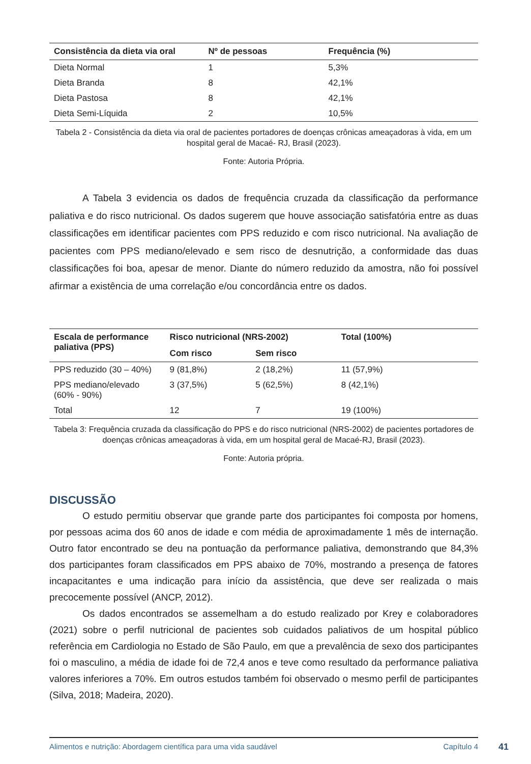| Consistência da dieta via oral | Nº de pessoas | Frequência (%) |
| --- | --- | --- |
| Dieta Normal | 1 | 5,3% |
| Dieta Branda | 8 | 42,1% |
| Dieta Pastosa | 8 | 42,1% |
| Dieta Semi-Líquida | 2 | 10,5% |
Tabela 2 - Consistência da dieta via oral de pacientes portadores de doenças crônicas ameaçadoras à vida, em um hospital geral de Macaé- RJ, Brasil (2023).
Fonte: Autoria Própria.
A Tabela 3 evidencia os dados de frequência cruzada da classificação da performance paliativa e do risco nutricional. Os dados sugerem que houve associação satisfatória entre as duas classificações em identificar pacientes com PPS reduzido e com risco nutricional. Na avaliação de pacientes com PPS mediano/elevado e sem risco de desnutrição, a conformidade das duas classificações foi boa, apesar de menor. Diante do número reduzido da amostra, não foi possível afirmar a existência de uma correlação e/ou concordância entre os dados.
| Escala de performance paliativa (PPS) | Risco nutricional (NRS-2002) | | Total (100%) |
| --- | --- | --- | --- |
| | Com risco | Sem risco | |
| PPS reduzido (30 – 40%) | 9 (81,8%) | 2 (18,2%) | 11 (57,9%) |
| PPS mediano/elevado (60% - 90%) | 3 (37,5%) | 5 (62,5%) | 8 (42,1%) |
| Total | 12 | 7 | 19 (100%) |
Tabela 3: Frequência cruzada da classificação do PPS e do risco nutricional (NRS-2002) de pacientes portadores de doenças crônicas ameaçadoras à vida, em um hospital geral de Macaé-RJ, Brasil (2023).
Fonte: Autoria própria.
DISCUSSÃO
O estudo permitiu observar que grande parte dos participantes foi composta por homens, por pessoas acima dos 60 anos de idade e com média de aproximadamente 1 mês de internação. Outro fator encontrado se deu na pontuação da performance paliativa, demonstrando que 84,3% dos participantes foram classificados em PPS abaixo de 70%, mostrando a presença de fatores incapacitantes e uma indicação para início da assistência, que deve ser realizada o mais precocemente possível (ANCP, 2012).
Os dados encontrados se assemelham a do estudo realizado por Krey e colaboradores (2021) sobre o perfil nutricional de pacientes sob cuidados paliativos de um hospital público referência em Cardiologia no Estado de São Paulo, em que a prevalência de sexo dos participantes foi o masculino, a média de idade foi de 72,4 anos e teve como resultado da performance paliativa valores inferiores a 70%. Em outros estudos também foi observado o mesmo perfil de participantes (Silva, 2018; Madeira, 2020).
Alimentos e nutrição: Abordagem científica para uma vida saudável Capítulo 4
41